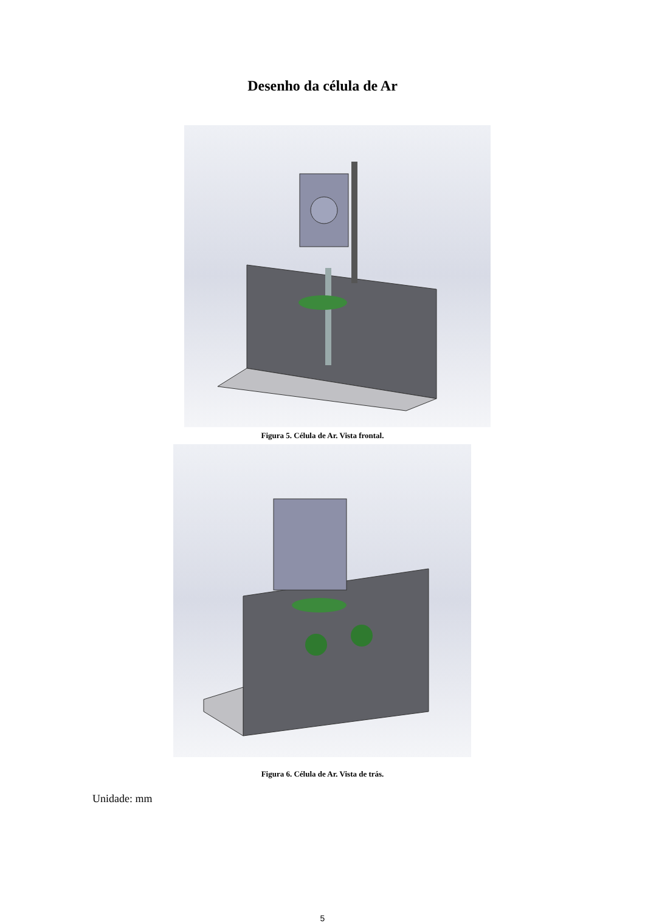Desenho da célula de Ar
Figura 5. Célula de Ar. Vista frontal.
Figura 6. Célula de Ar. Vista de trás.
Unidade: mm
5